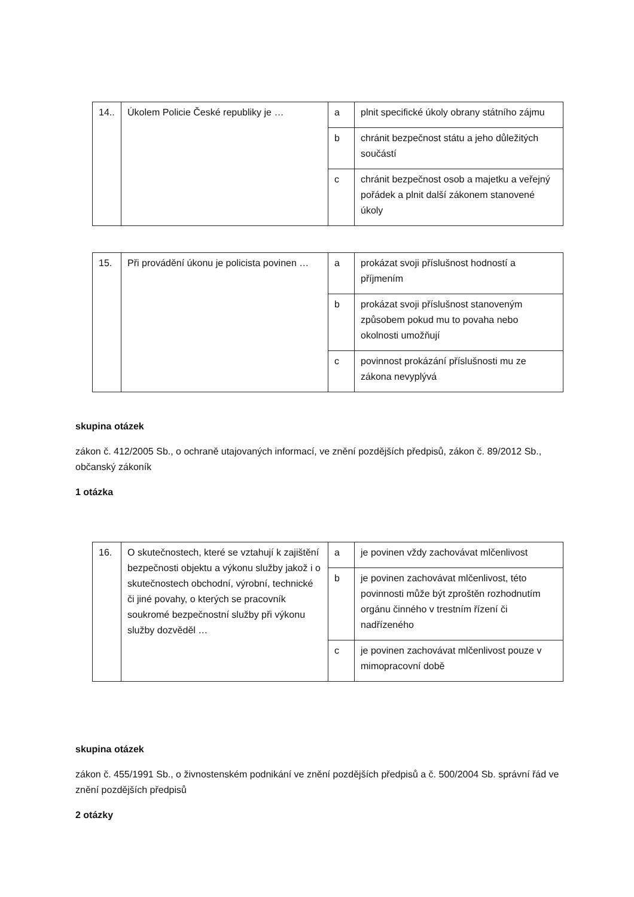| 14.. | Úkolem Policie České republiky je … | a | plnit specifické úkoly obrany státního zájmu |
| | | b | chránit bezpečnost státu a jeho důležitých součástí |
| | | c | chránit bezpečnost osob a majetku a veřejný pořádek a plnit další zákonem stanovené úkoly |
| 15. | Při provádění úkonu je policista povinen … | a | prokázat svoji příslušnost hodností a příjmením |
| | | b | prokázat svoji příslušnost stanoveným způsobem pokud mu to povaha nebo okolnosti umožňují |
| | | c | povinnost prokázání příslušnosti mu ze zákona nevyplývá |
skupina otázek
zákon č. 412/2005 Sb., o ochraně utajovaných informací, ve znění pozdějších předpisů, zákon č. 89/2012 Sb., občanský zákoník
1 otázka
| 16. | O skutečnostech, které se vztahují k zajištění bezpečnosti objektu a výkonu služby jakož i o skutečnostech obchodní, výrobní, technické či jiné povahy, o kterých se pracovník soukromé bezpečnostní služby při výkonu služby dozvěděl … | a | je povinen vždy zachovávat mlčenlivost |
| | | b | je povinen zachovávat mlčenlivost, této povinnosti může být zproštěn rozhodnutím orgánu činného v trestním řízení či nadřízeného |
| | | c | je povinen zachovávat mlčenlivost pouze v mimopracovní době |
skupina otázek
zákon č. 455/1991 Sb., o živnostenském podnikání ve znění pozdějších předpisů a č. 500/2004 Sb. správní řád ve znění pozdějších předpisů
2 otázky